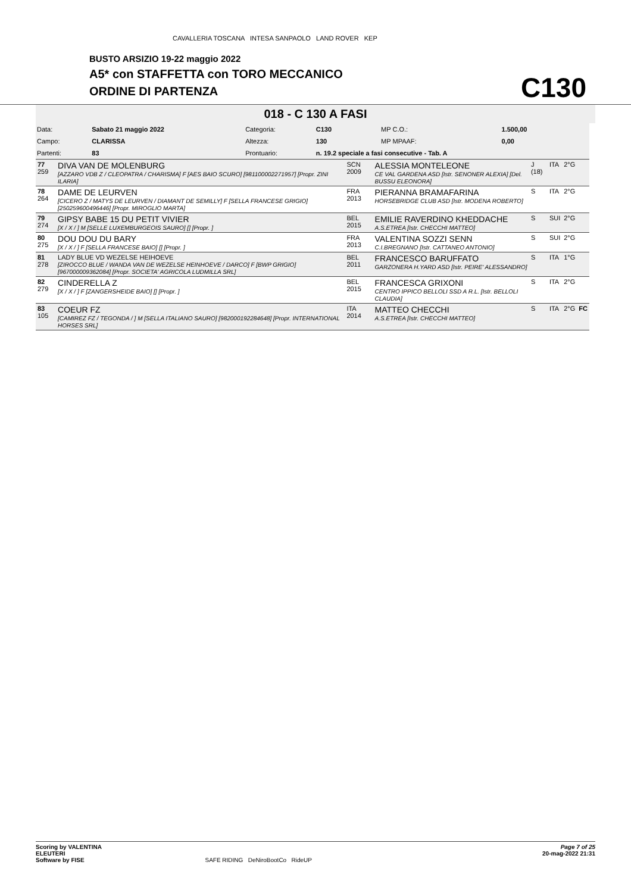CAVALLERIA TOSCANA INTESA SANPAOLO LAND ROVER KEP
BUSTO ARSIZIO 19-22 maggio 2022
A5* con STAFFETTA con TORO MECCANICO
ORDINE DI PARTENZA
C130
018 - C 130 A FASI
| Data: | Sabato 21 maggio 2022 | Categoria: | C130 | | MP C.O.: | 1.500,00 |
| Campo: | CLARISSA | Altezza: | 130 | | MP MPAAF: | 0,00 |
| Partenti: | 83 | Prontuario: | n. 19.2 speciale a fasi consecutive - Tab. A | | | |
| 77 259 | DIVA VAN DE MOLENBURG [AZZARO VDB Z / CLEOPATRA / CHARISMA] F [AES BAIO SCURO] [981100002271957] [Propr. ZINI ILARIA] | SCN 2009 | ALESSIA MONTELEONE CE VAL GARDENA ASD [Istr. SENONER ALEXIA] [Del. BUSSU ELEONORA] | J (18) | ITA | 2°G | |
| 78 264 | DAME DE LEURVEN [CICERO Z / MATYS DE LEURVEN / DIAMANT DE SEMILLY] F [SELLA FRANCESE GRIGIO] [250259600496446] [Propr. MIROGLIO MARTA] | FRA 2013 | PIERANNA BRAMAFARINA HORSEBRIDGE CLUB ASD [Istr. MODENA ROBERTO] | S | ITA | 2°G | |
| 79 274 | GIPSY BABE 15 DU PETIT VIVIER [X / X / ] M [SELLE LUXEMBURGEOIS SAURO] [] [Propr. ] | BEL 2015 | EMILIE RAVERDINO KHEDDACHE A.S.ETREA [Istr. CHECCHI MATTEO] | S | SUI | 2°G | |
| 80 275 | DOU DOU DU BARY [X / X / ] F [SELLA FRANCESE BAIO] [] [Propr. ] | FRA 2013 | VALENTINA SOZZI SENN C.I.BREGNANO [Istr. CATTANEO ANTONIO] | S | SUI | 2°G | |
| 81 278 | LADY BLUE VD WEZELSE HEIHOEVE [ZIROCCO BLUE / WANDA VAN DE WEZELSE HEINHOEVE / DARCO] F [BWP GRIGIO] [967000009362084] [Propr. SOCIETA' AGRICOLA LUDMILLA SRL] | BEL 2011 | FRANCESCO BARUFFATO GARZONERA H.YARD ASD [Istr. PEIRE' ALESSANDRO] | S | ITA | 1°G | |
| 82 279 | CINDERELLA Z [X / X / ] F [ZANGERSHEIDE BAIO] [] [Propr. ] | BEL 2015 | FRANCESCA GRIXONI CENTRO IPPICO BELLOLI SSD A R.L. [Istr. BELLOLI CLAUDIA] | S | ITA | 2°G | |
| 83 105 | COEUR FZ [CAMIREZ FZ / TEGONDA / ] M [SELLA ITALIANO SAURO] [982000192284648] [Propr. INTERNATIONAL HORSES SRL] | ITA 2014 | MATTEO CHECCHI A.S.ETREA [Istr. CHECCHI MATTEO] | S | ITA | 2°G | FC |
Page 7 of 25
20-mag-2022 21:31
Scoring by VALENTINA
ELEUTERI
Software by FISE SAFE RIDING DeNiroBootCo RideUP